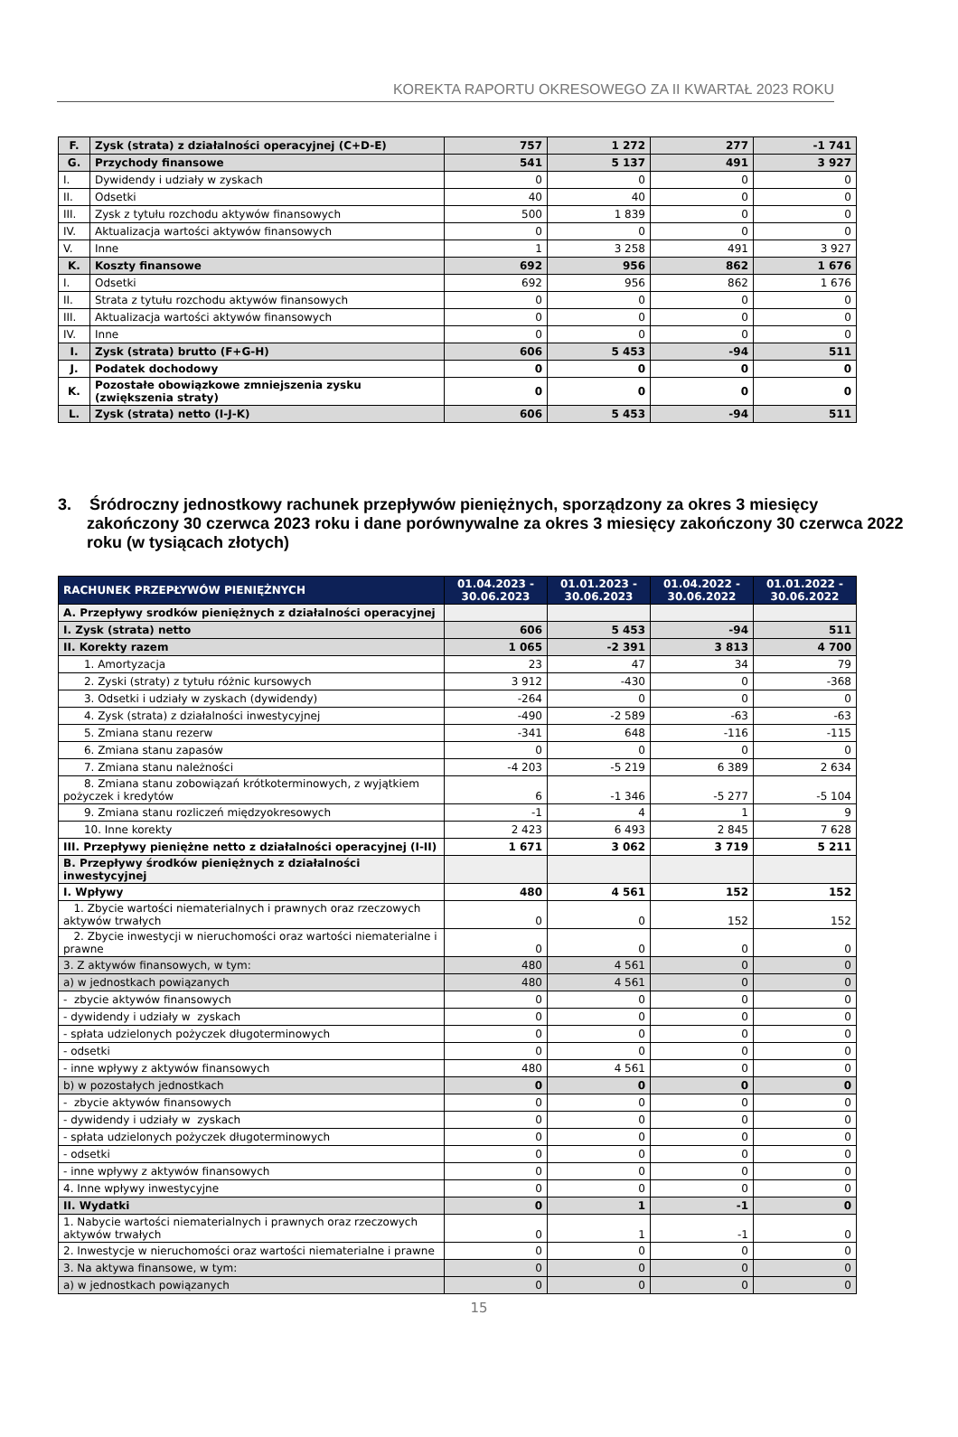KOREKTA RAPORTU OKRESOWEGO ZA II KWARTAŁ 2023 ROKU
| F. | Zysk (strata) z działalności operacyjnej (C+D-E) | 757 | 1 272 | 277 | -1 741 |
| G. | Przychody finansowe | 541 | 5 137 | 491 | 3 927 |
| I. | Dywidendy i udziały w zyskach | 0 | 0 | 0 | 0 |
| II. | Odsetki | 40 | 40 | 0 | 0 |
| III. | Zysk z tytułu rozchodu aktywów finansowych | 500 | 1 839 | 0 | 0 |
| IV. | Aktualizacja wartości aktywów finansowych | 0 | 0 | 0 | 0 |
| V. | Inne | 1 | 3 258 | 491 | 3 927 |
| K. | Koszty finansowe | 692 | 956 | 862 | 1 676 |
| I. | Odsetki | 692 | 956 | 862 | 1 676 |
| II. | Strata z tytułu rozchodu aktywów finansowych | 0 | 0 | 0 | 0 |
| III. | Aktualizacja wartości aktywów finansowych | 0 | 0 | 0 | 0 |
| IV. | Inne | 0 | 0 | 0 | 0 |
| I. | Zysk (strata) brutto (F+G-H) | 606 | 5 453 | -94 | 511 |
| J. | Podatek dochodowy | 0 | 0 | 0 | 0 |
| K. | Pozostałe obowiązkowe zmniejszenia zysku (zwiększenia straty) | 0 | 0 | 0 | 0 |
| L. | Zysk (strata) netto (I-J-K) | 606 | 5 453 | -94 | 511 |
3. Śródroczny jednostkowy rachunek przepływów pieniężnych, sporządzony za okres 3 miesięcy zakończony 30 czerwca 2023 roku i dane porównywalne za okres 3 miesięcy zakończony 30 czerwca 2022 roku (w tysiącach złotych)
| RACHUNEK PRZEPŁYWÓW PIENIĘŻNYCH | 01.04.2023 - 30.06.2023 | 01.01.2023 - 30.06.2023 | 01.04.2022 - 30.06.2022 | 01.01.2022 - 30.06.2022 |
| --- | --- | --- | --- | --- |
| A. Przepływy srodków pieniężnych z działalności operacyjnej | | | | |
| I. Zysk (strata) netto | 606 | 5 453 | -94 | 511 |
| II. Korekty razem | 1 065 | -2 391 | 3 813 | 4 700 |
| 1. Amortyzacja | 23 | 47 | 34 | 79 |
| 2. Zyski (straty) z tytułu różnic kursowych | 3 912 | -430 | 0 | -368 |
| 3. Odsetki i udziały w zyskach (dywidendy) | -264 | 0 | 0 | 0 |
| 4. Zysk (strata) z działalności inwestycyjnej | -490 | -2 589 | -63 | -63 |
| 5. Zmiana stanu rezerw | -341 | 648 | -116 | -115 |
| 6. Zmiana stanu zapasów | 0 | 0 | 0 | 0 |
| 7. Zmiana stanu należności | -4 203 | -5 219 | 6 389 | 2 634 |
| 8. Zmiana stanu zobowiązań krótkoterminowych, z wyjątkiem pożyczek i kredytów | 6 | -1 346 | -5 277 | -5 104 |
| 9. Zmiana stanu rozliczeń międzyokresowych | -1 | 4 | 1 | 9 |
| 10. Inne korekty | 2 423 | 6 493 | 2 845 | 7 628 |
| III. Przepływy pieniężne netto z działalności operacyjnej (I-II) | 1 671 | 3 062 | 3 719 | 5 211 |
| B. Przepływy środków pieniężnych z działalności inwestycyjnej | | | | |
| I. Wpływy | 480 | 4 561 | 152 | 152 |
| 1. Zbycie wartości niematerialnych i prawnych oraz rzeczowych aktywów trwałych | 0 | 0 | 152 | 152 |
| 2. Zbycie inwestycji w nieruchomości oraz wartości niematerialne i prawne | 0 | 0 | 0 | 0 |
| 3. Z aktywów finansowych, w tym: | 480 | 4 561 | 0 | 0 |
| a) w jednostkach powiązanych | 480 | 4 561 | 0 | 0 |
| - zbycie aktywów finansowych | 0 | 0 | 0 | 0 |
| - dywidendy i udziały w zyskach | 0 | 0 | 0 | 0 |
| - spłata udzielonych pożyczek długoterminowych | 0 | 0 | 0 | 0 |
| - odsetki | 0 | 0 | 0 | 0 |
| - inne wpływy z aktywów finansowych | 480 | 4 561 | 0 | 0 |
| b) w pozostałych jednostkach | 0 | 0 | 0 | 0 |
| - zbycie aktywów finansowych | 0 | 0 | 0 | 0 |
| - dywidendy i udziały w zyskach | 0 | 0 | 0 | 0 |
| - spłata udzielonych pożyczek długoterminowych | 0 | 0 | 0 | 0 |
| - odsetki | 0 | 0 | 0 | 0 |
| - inne wpływy z aktywów finansowych | 0 | 0 | 0 | 0 |
| 4. Inne wpływy inwestycyjne | 0 | 0 | 0 | 0 |
| II. Wydatki | 0 | 1 | -1 | 0 |
| 1. Nabycie wartości niematerialnych i prawnych oraz rzeczowych aktywów trwałych | 0 | 1 | -1 | 0 |
| 2. Inwestycje w nieruchomości oraz wartości niematerialne i prawne | 0 | 0 | 0 | 0 |
| 3. Na aktywa finansowe, w tym: | 0 | 0 | 0 | 0 |
| a) w jednostkach powiązanych | 0 | 0 | 0 | 0 |
15